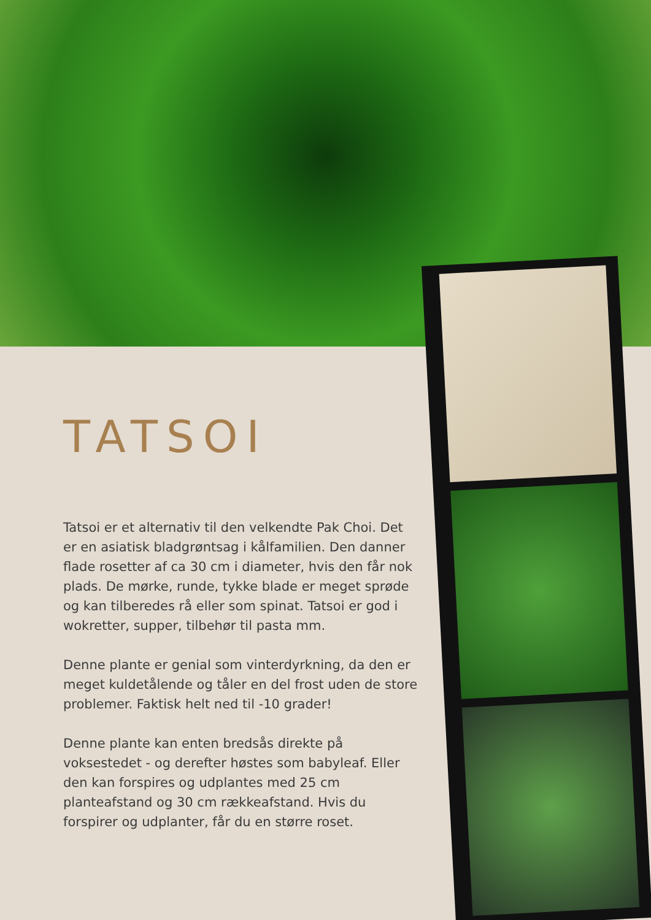TATSOI
Tatsoi er et alternativ til den velkendte Pak Choi. Det er en asiatisk bladgrøntsag i kålfamilien. Den danner flade rosetter af ca 30 cm i diameter, hvis den får nok plads. De mørke, runde, tykke blade er meget sprøde og kan tilberedes rå eller som spinat. Tatsoi er god i wokretter, supper, tilbehør til pasta mm.
Denne plante er genial som vinterdyrkning, da den er meget kuldetålende og tåler en del frost uden de store problemer. Faktisk helt ned til -10 grader!
Denne plante kan enten bredsås direkte på voksestedet - og derefter høstes som babyleaf. Eller den kan forspires og udplantes med 25 cm planteafstand og 30 cm rækkeafstand. Hvis du forspirer og udplanter, får du en større roset.